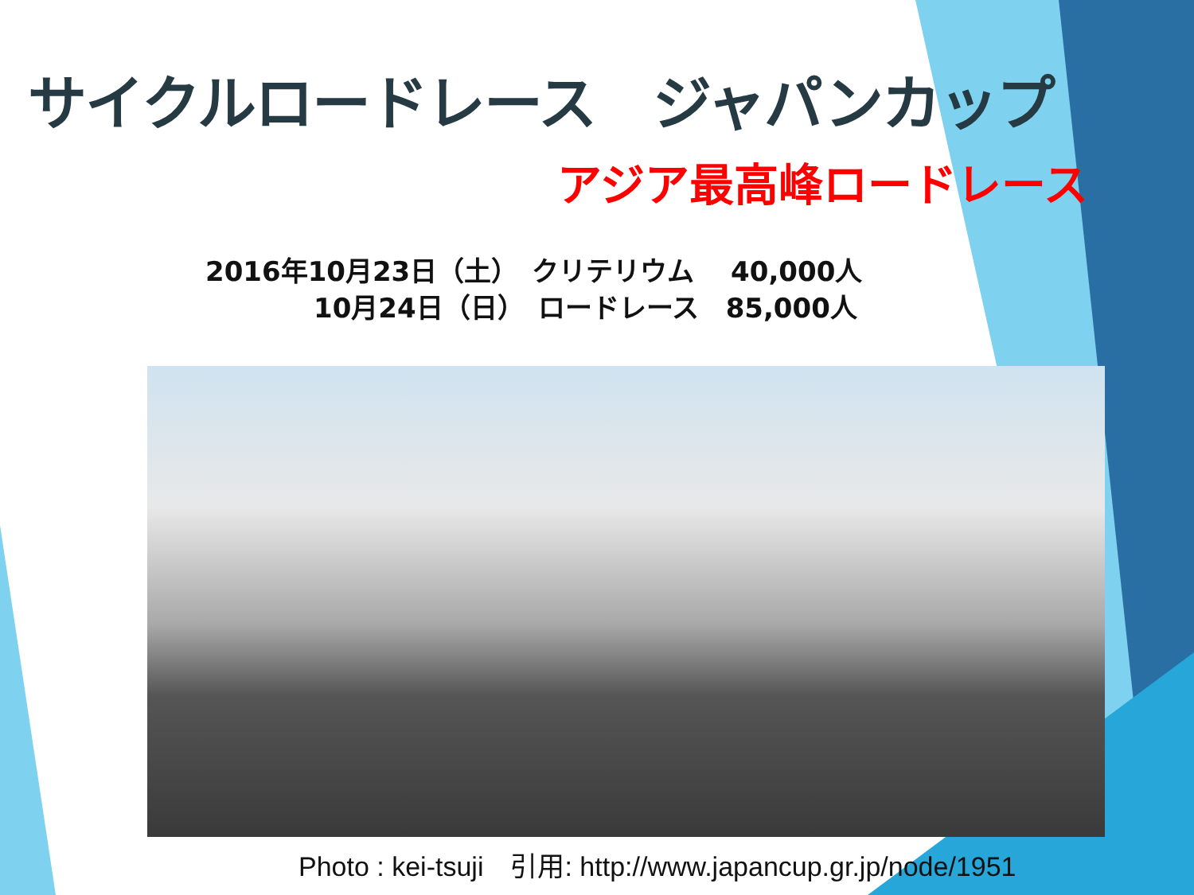サイクルロードレース　ジャパンカップ
アジア最高峰ロードレース
2016年10月23日（土）　クリテリウム　 40,000人
　　　　10月24日（日）　ロードレース　85,000人
Photo : kei-tsuji　引用: http://www.japancup.gr.jp/node/1951